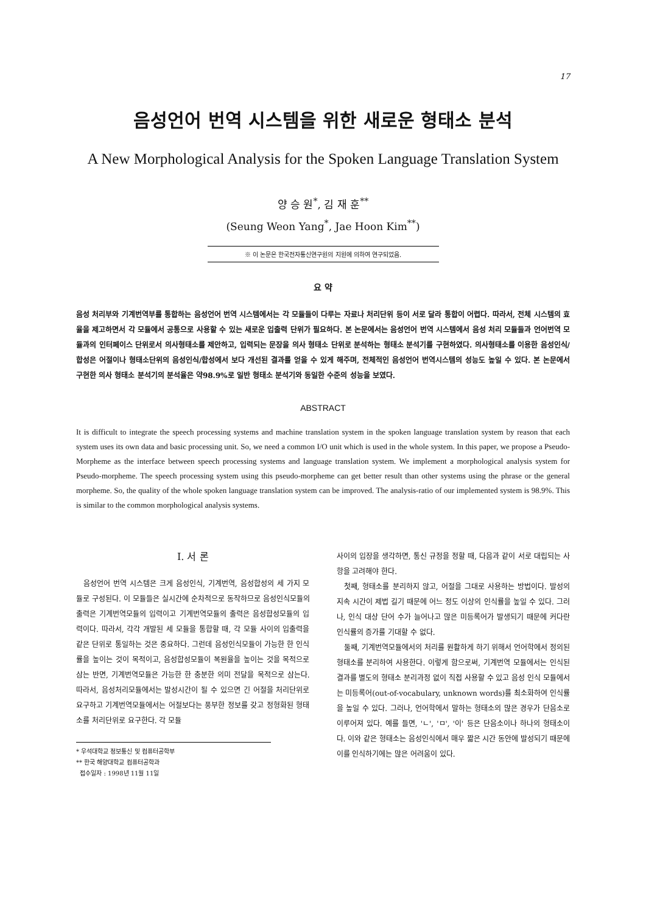17
음성언어 번역 시스템을 위한 새로운 형태소 분석
A New Morphological Analysis for the Spoken Language Translation System
양 승 원<sup>*</sup>, 김 재 훈<sup>**</sup>
(Seung Weon Yang<sup>*</sup>, Jae Hoon Kim<sup>**</sup>)
※ 이 논문은 한국전자통신연구원의 지원에 의하여 연구되었음.
요 약
음성 처리부와 기계번역부를 통합하는 음성언어 번역 시스템에서는 각 모듈들이 다루는 자료나 처리단위 등이 서로 달라 통합이 어렵다. 따라서, 전체 시스템의 효율을 제고하면서 각 모듈에서 공통으로 사용할 수 있는 새로운 입출력 단위가 필요하다. 본 논문에서는 음성언어 번역 시스템에서 음성 처리 모듈들과 언어번역 모듈과의 인터페이스 단위로서 의사형태소를 제안하고, 입력되는 문장을 의사 형태소 단위로 분석하는 형태소 분석기를 구현하였다. 의사형태소를 이용한 음성인식/합성은 어절이나 형태소단위의 음성인식/합성에서 보다 개선된 결과를 얻을 수 있게 해주며, 전체적인 음성언어 번역시스템의 성능도 높일 수 있다. 본 논문에서 구현한 의사 형태소 분석기의 분석율은 약98.9%로 일반 형태소 분석기와 동일한 수준의 성능을 보였다.
ABSTRACT
It is difficult to integrate the speech processing systems and machine translation system in the spoken language translation system by reason that each system uses its own data and basic processing unit. So, we need a common I/O unit which is used in the whole system. In this paper, we propose a Pseudo-Morpheme as the interface between speech processing systems and language translation system. We implement a morphological analysis system for Pseudo-morpheme. The speech processing system using this pseudo-morpheme can get better result than other systems using the phrase or the general morpheme. So, the quality of the whole spoken language translation system can be improved. The analysis-ratio of our implemented system is 98.9%. This is similar to the common morphological analysis systems.
I. 서 론
음성언어 번역 시스템은 크게 음성인식, 기계번역, 음성합성의 세 가지 모듈로 구성된다. 이 모듈들은 실시간에 순차적으로 동작하므로 음성인식모듈의 출력은 기계번역모듈의 입력이고 기계번역모듈의 출력은 음성합성모듈의 입력이다. 따라서, 각각 개발된 세 모듈을 통합할 때, 각 모듈 사이의 입출력을 같은 단위로 통일하는 것은 중요하다. 그런데 음성인식모듈이 가능한 한 인식률을 높이는 것이 목적이고, 음성합성모듈이 복원율을 높이는 것을 목적으로 삼는 반면, 기계번역모듈은 가능한 한 충분한 의미 전달을 목적으로 삼는다. 따라서, 음성처리모듈에서는 발성시간이 될 수 있으면 긴 어절을 처리단위로 요구하고 기계번역모듈에서는 어절보다는 풍부한 정보를 갖고 정형화된 형태소를 처리단위로 요구한다. 각 모듈
* 우석대학교 정보통신 및 컴퓨터공학부
** 한국 해양대학교 컴퓨터공학과
접수일자 : 1998년 11월 11일
사이의 입장을 생각하면, 통신 규정을 정할 때, 다음과 같이 서로 대립되는 사항을 고려해야 한다.
첫째, 형태소를 분리하지 않고, 어절을 그대로 사용하는 방법이다. 발성의 지속 시간이 제법 길기 때문에 어느 정도 이상의 인식률을 높일 수 있다. 그러나, 인식 대상 단어 수가 늘어나고 많은 미등록어가 발생되기 때문에 커다란 인식률의 증가를 기대할 수 없다.
둘째, 기계번역모듈에서의 처리를 원활하게 하기 위해서 언어학에서 정의된 형태소를 분리하여 사용한다. 이렇게 함으로써, 기계번역 모듈에서는 인식된 결과를 별도의 형태소 분리과정 없이 직접 사용할 수 있고 음성 인식 모듈에서는 미등록어(out-of-vocabulary, unknown words)를 최소화하여 인식률을 높일 수 있다. 그러나, 언어학에서 말하는 형태소의 많은 경우가 단음소로 이루어져 있다. 예를 들면, 'ㄴ', 'ㅁ', '이' 등은 단음소이나 하나의 형태소이다. 이와 같은 형태소는 음성인식에서 매우 짧은 시간 동안에 발성되기 때문에 이를 인식하기에는 많은 어려움이 있다.